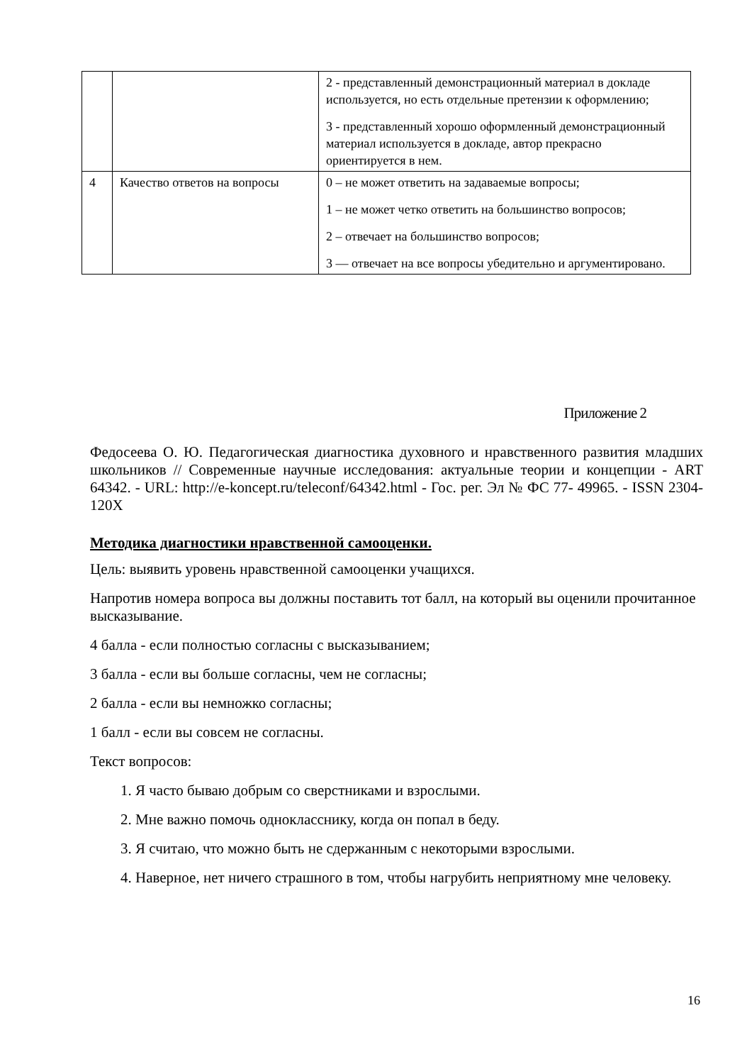| | | 2 - представленный демонстрационный материал в докладе используется, но есть отдельные претензии к оформлению; 3 - представленный хорошо оформленный демонстрационный материал используется в докладе, автор прекрасно ориентируется в нем. |
| 4 | Качество ответов на вопросы | 0 – не может ответить на задаваемые вопросы; 1 – не может четко ответить на большинство вопросов; 2 – отвечает на большинство вопросов; 3 — отвечает на все вопросы убедительно и аргументировано. |
Приложение 2
Федосеева О. Ю. Педагогическая диагностика духовного и нравственного развития младших школьников // Современные научные исследования: актуальные теории и концепции - ART 64342. - URL: http://e-koncept.ru/teleconf/64342.html - Гос. рег. Эл № ФС 77- 49965. - ISSN 2304-120X
Методика диагностики нравственной самооценки.
Цель: выявить уровень нравственной самооценки учащихся.
Напротив номера вопроса вы должны поставить тот балл, на который вы оценили прочитанное высказывание.
4 балла - если полностью согласны с высказыванием;
3 балла - если вы больше согласны, чем не согласны;
2 балла - если вы немножко согласны;
1 балл - если вы совсем не согласны.
Текст вопросов:
1. Я часто бываю добрым со сверстниками и взрослыми.
2. Мне важно помочь однокласснику, когда он попал в беду.
3. Я считаю, что можно быть не сдержанным с некоторыми взрослыми.
4. Наверное, нет ничего страшного в том, чтобы нагрубить неприятному мне человеку.
16